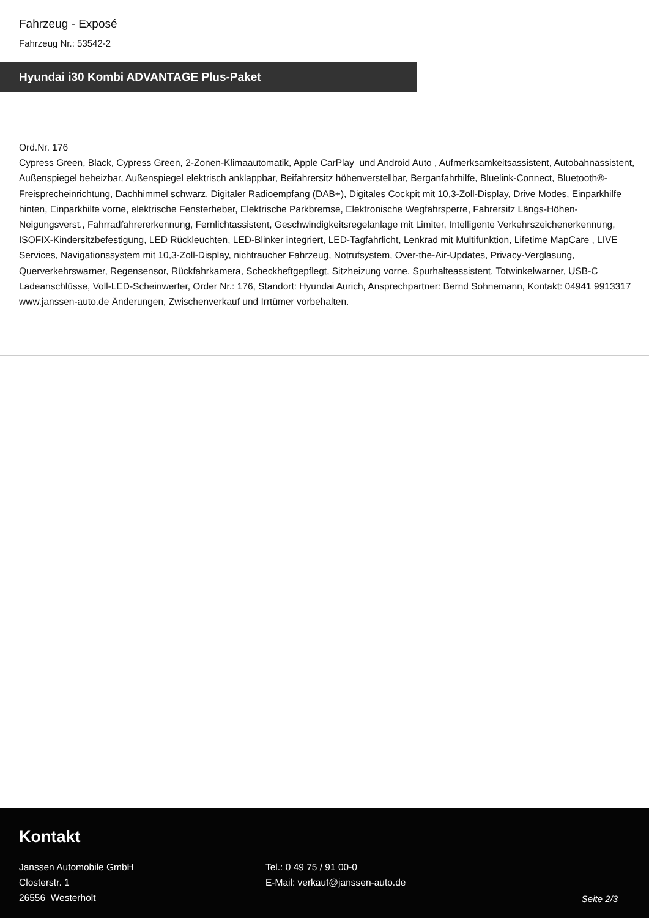Fahrzeug - Exposé
Fahrzeug Nr.: 53542-2
Hyundai i30 Kombi ADVANTAGE Plus-Paket
Ord.Nr. 176
Cypress Green, Black, Cypress Green, 2-Zonen-Klimaautomatik, Apple CarPlay und Android Auto , Aufmerksamkeitsassistent, Autobahnassistent, Außenspiegel beheizbar, Außenspiegel elektrisch anklappbar, Beifahrersitz höhenverstellbar, Berganfahrhilfe, Bluelink-Connect, Bluetooth®-Freisprecheinrichtung, Dachhimmel schwarz, Digitaler Radioempfang (DAB+), Digitales Cockpit mit 10,3-Zoll-Display, Drive Modes, Einparkhilfe hinten, Einparkhilfe vorne, elektrische Fensterheber, Elektrische Parkbremse, Elektronische Wegfahrsperre, Fahrersitz Längs-Höhen-Neigungsverst., Fahrradfahrererkennung, Fernlichtassistent, Geschwindigkeitsregelanlage mit Limiter, Intelligente Verkehrszeichenerkennung, ISOFIX-Kindersitzbefestigung, LED Rückleuchten, LED-Blinker integriert, LED-Tagfahrlicht, Lenkrad mit Multifunktion, Lifetime MapCare , LIVE Services, Navigationssystem mit 10,3-Zoll-Display, nichtraucher Fahrzeug, Notrufsystem, Over-the-Air-Updates, Privacy-Verglasung, Querverkehrswarner, Regensensor, Rückfahrkamera, Scheckheftgepflegt, Sitzheizung vorne, Spurhalteassistent, Totwinkelwarner, USB-C Ladeanschlüsse, Voll-LED-Scheinwerfer, Order Nr.: 176, Standort: Hyundai Aurich, Ansprechpartner: Bernd Sohnemann, Kontakt: 04941 9913317
www.janssen-auto.de Änderungen, Zwischenverkauf und Irrtümer vorbehalten.
Kontakt
Janssen Automobile GmbH
Closterstr. 1
26556 Westerholt
Tel.: 0 49 75 / 91 00-0
E-Mail: verkauf@janssen-auto.de
Seite 2/3